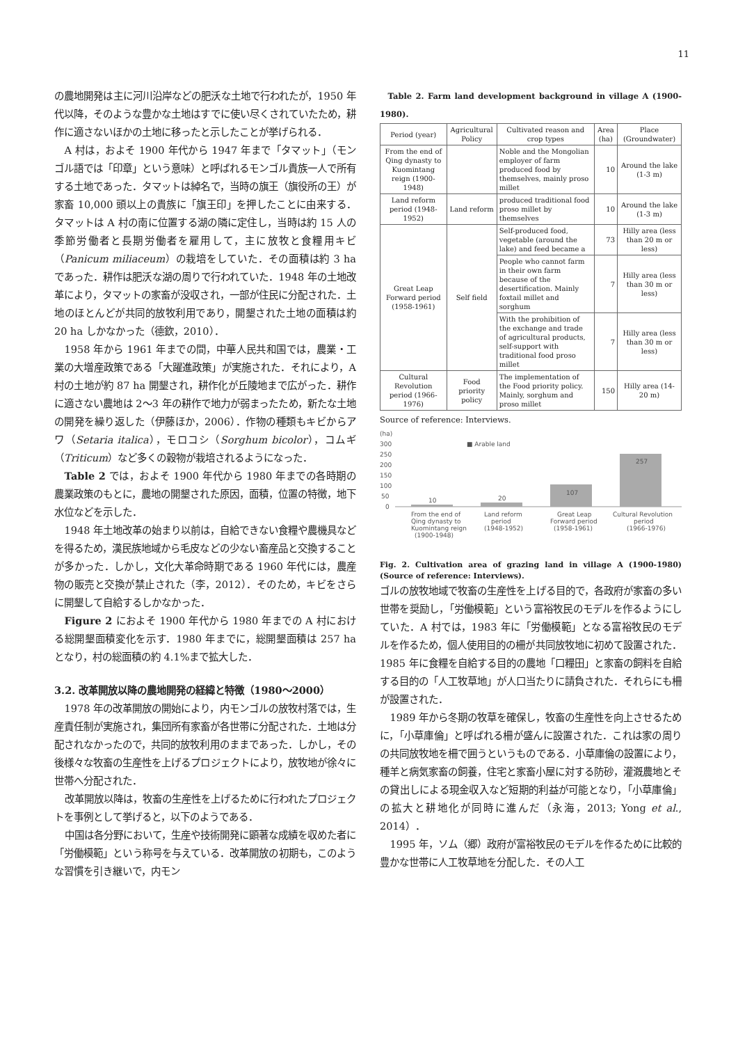11
の農地開発は主に河川沿岸などの肥沃な土地で行われたが，1950 年代以降，そのような豊かな土地はすでに使い尽くされていたため，耕作に適さないほかの土地に移ったと示したことが挙げられる．
A 村は，およそ 1900 年代から 1947 年まで「タマット」（モンゴル語では「印章」という意味）と呼ばれるモンゴル貴族一人で所有する土地であった．タマットは綽名で，当時の旗王（旗役所の王）が家畜 10,000 頭以上の貴族に「旗王印」を押したことに由来する．タマットは A 村の南に位置する湖の隣に定住し，当時は約 15 人の季節労働者と長期労働者を雇用して，主に放牧と食糧用キビ（Panicum miliaceum）の栽培をしていた．その面積は約 3 ha であった．耕作は肥沃な湖の周りで行われていた．1948 年の土地改革により，タマットの家畜が没収され，一部が住民に分配された．土地のほとんどが共同的放牧利用であり，開墾された土地の面積は約 20 ha しかなかった（德欽，2010）．
1958 年から 1961 年までの間，中華人民共和国では，農業・工業の大増産政策である「大躍進政策」が実施された．それにより，A 村の土地が約 87 ha 開墾され，耕作化が丘陵地まで広がった．耕作に適さない農地は 2〜3 年の耕作で地力が弱まったため，新たな土地の開発を繰り返した（伊藤ほか，2006）．作物の種類もキビからアワ（Setaria italica），モロコシ（Sorghum bicolor），コムギ（Triticum）など多くの穀物が栽培されるようになった．
Table 2 では，およそ 1900 年代から 1980 年までの各時期の農業政策のもとに，農地の開墾された原因，面積，位置の特徴，地下水位などを示した．
1948 年土地改革の始まり以前は，自給できない食糧や農機具などを得るため，漢民族地域から毛皮などの少ない畜産品と交換することが多かった．しかし，文化大革命時期である 1960 年代には，農産物の販売と交換が禁止された（李，2012）．そのため，キビをさらに開墾して自給するしかなかった．
Figure 2 におよそ 1900 年代から 1980 年までの A 村における総開墾面積変化を示す．1980 年までに，総開墾面積は 257 ha となり，村の総面積の約 4.1%まで拡大した．
3.2. 改革開放以降の農地開発の経緯と特徴（1980〜2000）
1978 年の改革開放の開始により，内モンゴルの放牧村落では，生産責任制が実施され，集団所有家畜が各世帯に分配された．土地は分配されなかったので，共同的放牧利用のままであった．しかし，その後様々な牧畜の生産性を上げるプロジェクトにより，放牧地が徐々に世帯へ分配された．
改革開放以降は，牧畜の生産性を上げるために行われたプロジェクトを事例として挙げると，以下のようである．
中国は各分野において，生産や技術開発に顕著な成績を収めた者に「労働模範」という称号を与えている．改革開放の初期も，このような習慣を引き継いで，内モン
Table 2. Farm land development background in village A (1900-1980).
| Period (year) | Agricultural Policy | Cultivated reason and crop types | Area (ha) | Place (Groundwater) |
| --- | --- | --- | --- | --- |
| From the end of Qing dynasty to Kuomintang reign (1900-1948) | | Noble and the Mongolian employer of farm produced food by themselves, mainly proso millet | 10 | Around the lake (1-3 m) |
| Land reform period (1948-1952) | Land reform | produced traditional food proso millet by themselves | 10 | Around the lake (1-3 m) |
| Great Leap Forward period (1958-1961) | Self field | Self-produced food, vegetable (around the lake) and feed became a | 73 | Hilly area (less than 20 m or less) |
| | | People who cannot farm in their own farm because of the desertification. Mainly foxtail millet and sorghum | 7 | Hilly area (less than 30 m or less) |
| | | With the prohibition of the exchange and trade of agricultural products, self-support with traditional food proso millet | 7 | Hilly area (less than 30 m or less) |
| Cultural Revolution period (1966-1976) | Food priority policy | The implementation of the Food priority policy. Mainly, sorghum and proso millet | 150 | Hilly area (14-20 m) |
Source of reference: Interviews.
(ha)
■ Arable land
300
250
200
150
100
50
0
10
20
107
257
From the end of
Qing dynasty to
Kuomintang reign
(1900-1948)
Land reform
period
(1948-1952)
Great Leap
Forward period
(1958-1961)
Cultural Revolution
period
(1966-1976)
Fig. 2. Cultivation area of grazing land in village A (1900-1980) (Source of reference: Interviews).
ゴルの放牧地域で牧畜の生産性を上げる目的で，各政府が家畜の多い世帯を奨励し，「労働模範」という富裕牧民のモデルを作るようにしていた．A 村では，1983 年に「労働模範」となる富裕牧民のモデルを作るため，個人使用目的の柵が共同放牧地に初めて設置された．1985 年に食糧を自給する目的の農地「口糧田」と家畜の飼料を自給する目的の「人工牧草地」が人口当たりに請負された．それらにも柵が設置された．
1989 年から冬期の牧草を確保し，牧畜の生産性を向上させるために，「小草庫倫」と呼ばれる柵が盛んに設置された．これは家の周りの共同放牧地を柵で囲うというものである．小草庫倫の設置により，種羊と病気家畜の飼養，住宅と家畜小屋に対する防砂，灌漑農地とその貸出しによる現金収入など短期的利益が可能となり，「小草庫倫」の拡大と耕地化が同時に進んだ（永海，2013; Yong et al., 2014）．
1995 年，ソム（郷）政府が富裕牧民のモデルを作るために比較的豊かな世帯に人工牧草地を分配した．その人工